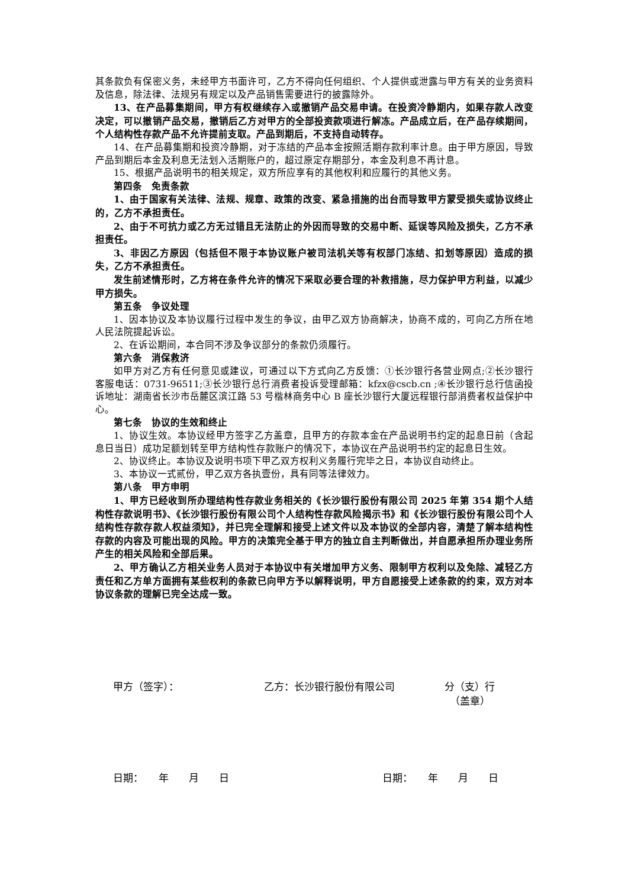其条款负有保密义务，未经甲方书面许可，乙方不得向任何组织、个人提供或泄露与甲方有关的业务资料及信息，除法律、法规另有规定以及产品销售需要进行的披露除外。
13、在产品募集期间，甲方有权继续存入或撤销产品交易申请。在投资冷静期内，如果存款人改变决定，可以撤销产品交易，撤销后乙方对甲方的全部投资款项进行解冻。产品成立后，在产品存续期间，个人结构性存款产品不允许提前支取。产品到期后，不支持自动转存。
14、在产品募集期和投资冷静期，对于冻结的产品本金按照活期存款利率计息。由于甲方原因，导致产品到期后本金及利息无法划入活期账户的，超过原定存期部分，本金及利息不再计息。
15、根据产品说明书的相关规定，双方所应享有的其他权利和应履行的其他义务。
第四条　免责条款
1、由于国家有关法律、法规、规章、政策的改变、紧急措施的出台而导致甲方蒙受损失或协议终止的，乙方不承担责任。
2、由于不可抗力或乙方无过错且无法防止的外因而导致的交易中断、延误等风险及损失，乙方不承担责任。
3、非因乙方原因（包括但不限于本协议账户被司法机关等有权部门冻结、扣划等原因）造成的损失，乙方不承担责任。
发生前述情形时，乙方将在条件允许的情况下采取必要合理的补救措施，尽力保护甲方利益，以减少甲方损失。
第五条　争议处理
1、因本协议及本协议履行过程中发生的争议，由甲乙双方协商解决，协商不成的，可向乙方所在地人民法院提起诉讼。
2、在诉讼期间，本合同不涉及争议部分的条款仍须履行。
第六条　消保救济
如甲方对乙方有任何意见或建议，可通过以下方式向乙方反馈：①长沙银行各营业网点;②长沙银行客服电话：0731-96511;③长沙银行总行消费者投诉受理邮箱：kfzx@cscb.cn ;④长沙银行总行信函投诉地址：湖南省长沙市岳麓区滨江路 53 号楷林商务中心 B 座长沙银行大厦远程银行部消费者权益保护中心。
第七条　协议的生效和终止
1、协议生效。本协议经甲方签字乙方盖章，且甲方的存款本金在产品说明书约定的起息日前（含起息日当日）成功足额划转至甲方结构性存款账户的情况下，本协议在产品说明书约定的起息日生效。
2、协议终止。本协议及说明书项下甲乙双方权利义务履行完毕之日，本协议自动终止。
3、本协议一式贰份，甲乙双方各执壹份，具有同等法律效力。
第八条　甲方申明
1、甲方已经收到所办理结构性存款业务相关的《长沙银行股份有限公司 2025 年第 354 期个人结构性存款说明书》、《长沙银行股份有限公司个人结构性存款风险揭示书》和《长沙银行股份有限公司个人结构性存款存款人权益须知》，并已完全理解和接受上述文件以及本协议的全部内容，清楚了解本结构性存款的内容及可能出现的风险。甲方的决策完全基于甲方的独立自主判断做出，并自愿承担所办理业务所产生的相关风险和全部后果。
2、甲方确认乙方相关业务人员对于本协议中有关增加甲方义务、限制甲方权利以及免除、减轻乙方责任和乙方单方面拥有某些权利的条款已向甲方予以解释说明，甲方自愿接受上述条款的约束，双方对本协议条款的理解已完全达成一致。
甲方（签字）： 乙方：长沙银行股份有限公司 分（支）行
（盖章）
日期：　　年　　月　　日 日期：　　年　　月　　日